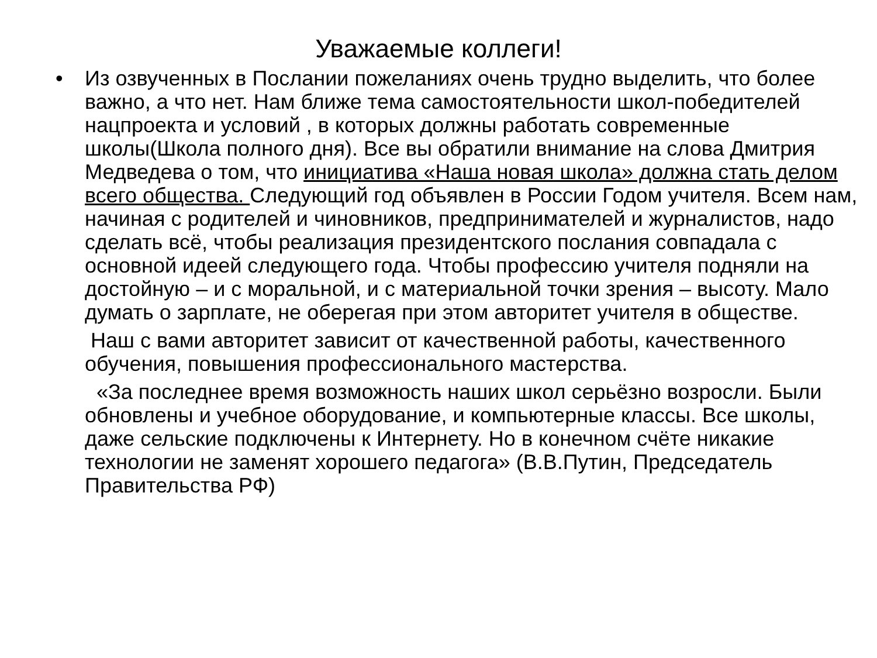Уважаемые коллеги!
• Из озвученных в Послании пожеланиях очень трудно выделить, что более важно, а что нет. Нам ближе тема самостоятельности школ-победителей нацпроекта и условий , в которых должны работать современные школы(Школа полного дня). Все вы обратили внимание на слова Дмитрия Медведева о том, что инициатива «Наша новая школа» должна стать делом всего общества. Следующий год объявлен в России Годом учителя. Всем нам, начиная с родителей и чиновников, предпринимателей и журналистов, надо сделать всё, чтобы реализация президентского послания совпадала с основной идеей следующего года. Чтобы профессию учителя подняли на достойную – и с моральной, и с материальной точки зрения – высоту. Мало думать о зарплате, не оберегая при этом авторитет учителя в обществе.
Наш с вами авторитет зависит от качественной работы, качественного обучения, повышения профессионального мастерства.
«За последнее время возможность наших школ серьёзно возросли. Были обновлены и учебное оборудование, и компьютерные классы. Все школы, даже сельские подключены к Интернету. Но в конечном счёте никакие технологии не заменят хорошего педагога» (В.В.Путин, Председатель Правительства РФ)